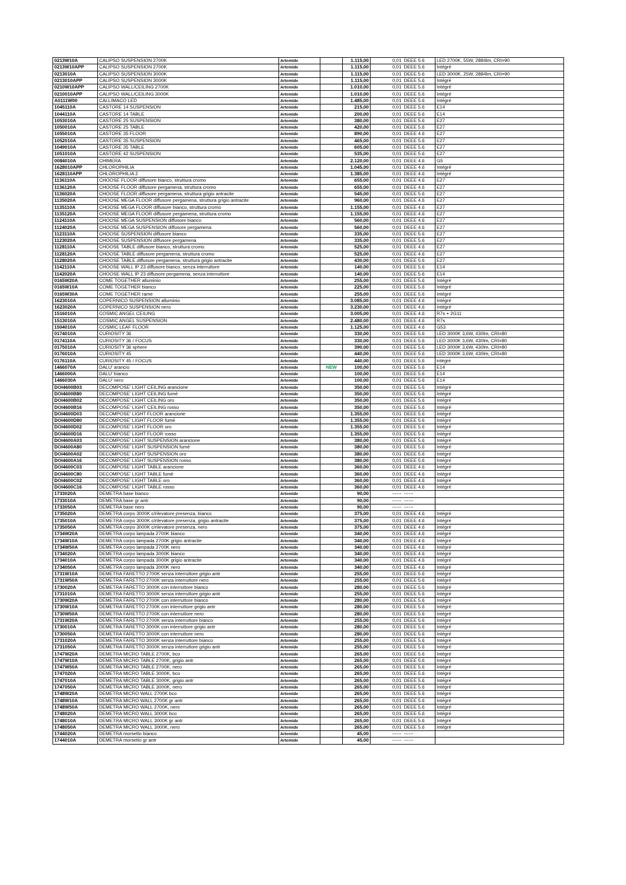| 0213W10A | CALIPSO SUSPENSION 2700K | Artemide | | 1.115,00 | 0,01 | DEEE 5.6 | LED 2700K, 55W, 2884lm, CRI=90 |
| 0213W10APP | CALIPSO SUSPENSION 2700K | Artemide | | 1.115,00 | 0,01 | DEEE 5.6 | Intégré |
| 0213010A | CALIPSO SUSPENSION 3000K | Artemide | | 1.115,00 | 0,01 | DEEE 5.6 | LED 3000K, 25W, 2884lm, CRI=90 |
| 0213010APP | CALIPSO SUSPENSION 3000K | Artemide | | 1.115,00 | 0,01 | DEEE 5.6 | Intégré |
| 0210W10APP | CALIPSO WALL/CEILING 2700K | Artemide | | 1.010,00 | 0,01 | DEEE 5.6 | Intégré |
| 0210010APP | CALIPSO WALL/CEILING 3000K | Artemide | | 1.010,00 | 0,01 | DEEE 5.6 | Intégré |
| A0111W00 | CALLIMACO LED | Artemide | | 1.485,00 | 0,01 | DEEE 5.6 | Intégré |
| 1045110A | CASTORE 14 SUSPENSION | Artemide | | 215,00 | 0,01 | DEEE 5.6 | E14 |
| 1044110A | CASTORE 14 TABLE | Artemide | | 200,00 | 0,01 | DEEE 5.6 | E14 |
| 1053010A | CASTORE 25 SUSPENSION | Artemide | | 380,00 | 0,01 | DEEE 5.6 | E27 |
| 1050010A | CASTORE 25 TABLE | Artemide | | 420,00 | 0,01 | DEEE 5.6 | E27 |
| 1055010A | CASTORE 35 FLOOR | Artemide | | 890,00 | 0,01 | DEEE 4.6 | E27 |
| 1052010A | CASTORE 35 SUSPENSION | Artemide | | 465,00 | 0,01 | DEEE 5.6 | E27 |
| 1049010A | CASTORE 35 TABLE | Artemide | | 605,00 | 0,01 | DEEE 5.6 | E27 |
| 1051010A | CASTORE 42 SUSPENSION | Artemide | | 535,00 | 0,01 | DEEE 5.6 | E27 |
| 0084010A | CHIMERA | Artemide | | 2.120,00 | 0,01 | DEEE 4.6 | G5 |
| 1628010APP | CHLOROPHILIA | Artemide | | 1.045,00 | 0,01 | DEEE 4.6 | Intégré |
| 1628110APP | CHLOROPHILIA 2 | Artemide | | 1.385,00 | 0,01 | DEEE 4.6 | Intégré |
| 1136110A | CHOOSE FLOOR diffusore bianco, struttura cromo | Artemide | | 655,00 | 0,01 | DEEE 4.6 | E27 |
| 1136120A | CHOOSE FLOOR diffusore pergamena, struttura cromo | Artemide | | 655,00 | 0,01 | DEEE 4.6 | E27 |
| 1136020A | CHOOSE FLOOR diffusore pergamena, struttura grigio antracite | Artemide | | 545,00 | 0,01 | DEEE 5.6 | E27 |
| 1135020A | CHOOSE MEGA FLOOR diffusore pergamena, struttura grigio antracite | Artemide | | 960,00 | 0,01 | DEEE 4.6 | E27 |
| 1135110A | CHOOSE MEGA FLOOR diffusore bianco, struttura cromo | Artemide | | 1.155,00 | 0,01 | DEEE 4.6 | E27 |
| 1135120A | CHOOSE MEGA FLOOR diffusore pergamena, struttura cromo | Artemide | | 1.155,00 | 0,01 | DEEE 4.6 | E27 |
| 1124110A | CHOOSE MEGA SUSPENSION diffusore bianco | Artemide | | 560,00 | 0,01 | DEEE 4.6 | E27 |
| 1124020A | CHOOSE MEGA SUSPENSION diffusore pergamena | Artemide | | 560,00 | 0,01 | DEEE 4.6 | E27 |
| 1123110A | CHOOSE SUSPENSION diffusore bianco | Artemide | | 335,00 | 0,01 | DEEE 5.6 | E27 |
| 1123020A | CHOOSE SUSPENSION diffusore pergamena | Artemide | | 335,00 | 0,01 | DEEE 5.6 | E27 |
| 1128110A | CHOOSE TABLE diffusore bianco, struttura cromo | Artemide | | 525,00 | 0,01 | DEEE 4.6 | E27 |
| 1128120A | CHOOSE TABLE diffusore pergamena, struttura cromo | Artemide | | 525,00 | 0,01 | DEEE 4.6 | E27 |
| 1128020A | CHOOSE TABLE diffusore pergamena, struttura grigio antracite | Artemide | | 430,00 | 0,01 | DEEE 5.6 | E27 |
| 1142110A | CHOOSE WALL IP 23 diffusore bianco, senza interruttore | Artemide | | 140,00 | 0,01 | DEEE 5.6 | E14 |
| 1142020A | CHOOSE WALL IP 23 diffusore pergamena, senza interruttore | Artemide | | 140,00 | 0,01 | DEEE 5.6 | E14 |
| 0165W20A | COME TOGETHER alluminio | Artemide | | 255,00 | 0,01 | DEEE 5.6 | Intégré |
| 0165W10A | COME TOGETHER bianco | Artemide | | 225,00 | 0,01 | DEEE 5.6 | Intégré |
| 0165W30A | COME TOGETHER rame | Artemide | | 255,00 | 0,01 | DEEE 5.6 | Intégré |
| 1623010A | COPERNICO SUSPENSION alluminio | Artemide | | 3.085,00 | 0,01 | DEEE 4.6 | Intégré |
| 1623020A | COPERNICO SUSPENSION nero | Artemide | | 3.230,00 | 0,01 | DEEE 4.6 | Intégré |
| 1516010A | COSMIC ANGEL CEILING | Artemide | | 3.005,00 | 0,01 | DEEE 4.6 | R7s + 2G11 |
| 1513010A | COSMIC ANGEL SUSPENSION | Artemide | | 2.480,00 | 0,01 | DEEE 4.6 | R7s |
| 1504010A | COSMIC LEAF FLOOR | Artemide | | 1.125,00 | 0,01 | DEEE 4.6 | G53 |
| 0174010A | CURIOSITY 36 | Artemide | | 330,00 | 0,01 | DEEE 5.6 | LED 3000K 3,6W, 430lm, CRI=80 |
| 0174110A | CURIOSITY 36 / FOCUS | Artemide | | 330,00 | 0,01 | DEEE 5.6 | LED 3000K 3,6W, 430lm, CRI=80 |
| 0175010A | CURIOSITY 36 sphere | Artemide | | 390,00 | 0,01 | DEEE 5.6 | LED 3000K 3,6W, 430lm, CRI=80 |
| 0176010A | CURIOSITY 45 | Artemide | | 440,00 | 0,01 | DEEE 5.6 | LED 3000K 3,6W, 430lm, CRI=80 |
| 0176110A | CURIOSITY 45 / FOCUS | Artemide | | 440,00 | 0,01 | DEEE 5.6 | intégré |
| 1466070A | DALU' arancio | Artemide | NEW | 100,00 | 0,01 | DEEE 5.6 | E14 |
| 1466000A | DALU' bianco | Artemide | | 100,00 | 0,01 | DEEE 5.6 | E14 |
| 1466030A | DALU' nero | Artemide | | 100,00 | 0,01 | DEEE 5.6 | E14 |
| DOI4600B03 | DECOMPOSE' LIGHT CEILING arancione | Artemide | | 350,00 | 0,01 | DEEE 5.6 | Intégré |
| DOI4600B80 | DECOMPOSE' LIGHT CEILING fumè | Artemide | | 350,00 | 0,01 | DEEE 5.6 | Intégré |
| DOI4600B02 | DECOMPOSE' LIGHT CEILING oro | Artemide | | 350,00 | 0,01 | DEEE 5.6 | Intégré |
| DOI4600B16 | DECOMPOSE' LIGHT CEILING rosso | Artemide | | 350,00 | 0,01 | DEEE 5.6 | Intégré |
| DOI4600D03 | DECOMPOSE' LIGHT FLOOR arancione | Artemide | | 1.355,00 | 0,01 | DEEE 5.6 | Intégré |
| DOI4600D80 | DECOMPOSE' LIGHT FLOOR fumè | Artemide | | 1.355,00 | 0,01 | DEEE 5.6 | Intégré |
| DOI4600D02 | DECOMPOSE' LIGHT FLOOR oro | Artemide | | 1.355,00 | 0,01 | DEEE 5.6 | Intégré |
| DOI4600D16 | DECOMPOSE' LIGHT FLOOR rosso | Artemide | | 1.355,00 | 0,01 | DEEE 5.6 | Intégré |
| DOI4600A03 | DECOMPOSE' LIGHT SUSPENSION arancione | Artemide | | 380,00 | 0,01 | DEEE 5.6 | Intégré |
| DOI4600A80 | DECOMPOSE' LIGHT SUSPENSION fumè | Artemide | | 380,00 | 0,01 | DEEE 5.6 | Intégré |
| DOI4600A02 | DECOMPOSE' LIGHT SUSPENSION oro | Artemide | | 380,00 | 0,01 | DEEE 5.6 | Intégré |
| DOI4600A16 | DECOMPOSE' LIGHT SUSPENSION rosso | Artemide | | 380,00 | 0,01 | DEEE 5.6 | Intégré |
| DOI4600C03 | DECOMPOSE' LIGHT TABLE arancione | Artemide | | 360,00 | 0,01 | DEEE 4.6 | Intégré |
| DOI4600C80 | DECOMPOSE' LIGHT TABLE fumè | Artemide | | 360,00 | 0,01 | DEEE 4.6 | Intégré |
| DOI4600C02 | DECOMPOSE' LIGHT TABLE oro | Artemide | | 360,00 | 0,01 | DEEE 4.6 | Intégré |
| DOI4600C16 | DECOMPOSE' LIGHT TABLE rosso | Artemide | | 360,00 | 0,01 | DEEE 4.6 | Intégré |
| 1733020A | DEMETRA base bianco | Artemide | | 90,00 | ------ | ------ | |
| 1733010A | DEMETRA base gr antr | Artemide | | 90,00 | ------ | ------ | |
| 1733050A | DEMETRA base nero | Artemide | | 90,00 | ------ | ------ | |
| 1735020A | DEMETRA corpo 3000K c/rilevatore presenza, bianco | Artemide | | 375,00 | 0,01 | DEEE 4.6 | Intégré |
| 1735010A | DEMETRA corpo 3000K c/rilevatore presenza, grigio antracite | Artemide | | 375,00 | 0,01 | DEEE 4.6 | Intégré |
| 1735050A | DEMETRA corpo 3000K c/rilevatore presenza, nero | Artemide | | 375,00 | 0,01 | DEEE 4.6 | Intégré |
| 1734W20A | DEMETRA corpo lampada 2700K bianco | Artemide | | 340,00 | 0,01 | DEEE 4.6 | Intégré |
| 1734W10A | DEMETRA corpo lampada 2700K grigio antracite | Artemide | | 340,00 | 0,01 | DEEE 4.6 | Intégré |
| 1734W50A | DEMETRA corpo lampada 2700K nero | Artemide | | 340,00 | 0,01 | DEEE 4.6 | Intégré |
| 1734020A | DEMETRA corpo lampada 3000K bianco | Artemide | | 340,00 | 0,01 | DEEE 4.6 | Intégré |
| 1734010A | DEMETRA corpo lampada 3000K grigio antracite | Artemide | | 340,00 | 0,01 | DEEE 4.6 | Intégré |
| 1734050A | DEMETRA corpo lampada 3000K nero | Artemide | | 340,00 | 0,01 | DEEE 4.6 | Intégré |
| 1731W10A | DEMETRA FARETTO 2700K senza interruttore grigio antr | Artemide | | 255,00 | 0,01 | DEEE 5.6 | Intégré |
| 1731W50A | DEMETRA FARETTO 2700K senza interruttore nero | Artemide | | 255,00 | 0,01 | DEEE 5.6 | Intégré |
| 1730020A | DEMETRA FARETTO 3000K con interruttore bianco | Artemide | | 280,00 | 0,01 | DEEE 5.6 | Intégré |
| 1731010A | DEMETRA FARETTO 3000K senza interruttore grigio antr | Artemide | | 255,00 | 0,01 | DEEE 5.6 | Intégré |
| 1730W20A | DEMETRA FARETTO 2700K con interruttore bianco | Artemide | | 280,00 | 0,01 | DEEE 5.6 | Intégré |
| 1730W10A | DEMETRA FARETTO 2700K con interruttore grigio antr | Artemide | | 280,00 | 0,01 | DEEE 5.6 | Intégré |
| 1730W50A | DEMETRA FARETTO 2700K con interruttore nero | Artemide | | 280,00 | 0,01 | DEEE 5.6 | Intégré |
| 1731W20A | DEMETRA FARETTO 2700K senza interruttore bianco | Artemide | | 255,00 | 0,01 | DEEE 5.6 | Intégré |
| 1730010A | DEMETRA FARETTO 3000K con interruttore grigio antr | Artemide | | 280,00 | 0,01 | DEEE 5.6 | Intégré |
| 1730050A | DEMETRA FARETTO 3000K con interruttore nero | Artemide | | 280,00 | 0,01 | DEEE 5.6 | Intégré |
| 1731020A | DEMETRA FARETTO 3000K senza interruttore bianco | Artemide | | 255,00 | 0,01 | DEEE 5.6 | Intégré |
| 1731050A | DEMETRA FARETTO 3000K senza interruttore grigio antr | Artemide | | 255,00 | 0,01 | DEEE 5.6 | Intégré |
| 1747W20A | DEMETRA MICRO TABLE 2700K, bco | Artemide | | 265,00 | 0,01 | DEEE 5.6 | Intégré |
| 1747W10A | DEMETRA MICRO TABLE 2700K, grigio antr | Artemide | | 265,00 | 0,01 | DEEE 5.6 | Intégré |
| 1747W50A | DEMETRA MICRO TABLE 2700K, nero | Artemide | | 265,00 | 0,01 | DEEE 5.6 | Intégré |
| 1747020A | DEMETRA MICRO TABLE 3000K, bco | Artemide | | 265,00 | 0,01 | DEEE 5.6 | Intégré |
| 1747010A | DEMETRA MICRO TABLE 3000K, grigio antr | Artemide | | 265,00 | 0,01 | DEEE 5.6 | Intégré |
| 1747050A | DEMETRA MICRO TABLE 3000K, nero | Artemide | | 265,00 | 0,01 | DEEE 5.6 | Intégré |
| 1748W20A | DEMETRA MICRO WALL 2700K bco | Artemide | | 265,00 | 0,01 | DEEE 5.6 | Intégré |
| 1748W10A | DEMETRA MICRO WALL 2700K gr antr | Artemide | | 265,00 | 0,01 | DEEE 5.6 | Intégré |
| 1748W50A | DEMETRA MICRO WALL 2700K, nero | Artemide | | 265,00 | 0,01 | DEEE 5.6 | Intégré |
| 1748020A | DEMETRA MICRO WALL 3000K bco | Artemide | | 265,00 | 0,01 | DEEE 5.6 | Intégré |
| 1748010A | DEMETRA MICRO WALL 3000K gr antr | Artemide | | 265,00 | 0,01 | DEEE 5.6 | Intégré |
| 1748050A | DEMETRA MICRO WALL 3000K, nero | Artemide | | 265,00 | 0,01 | DEEE 5.6 | Intégré |
| 1744020A | DEMETRA morsetto bianco | Artemide | | 45,00 | ------ | ------ | |
| 1744010A | DEMETRA morsetto gr antr | Artemide | | 45,00 | ------ | ------ | |